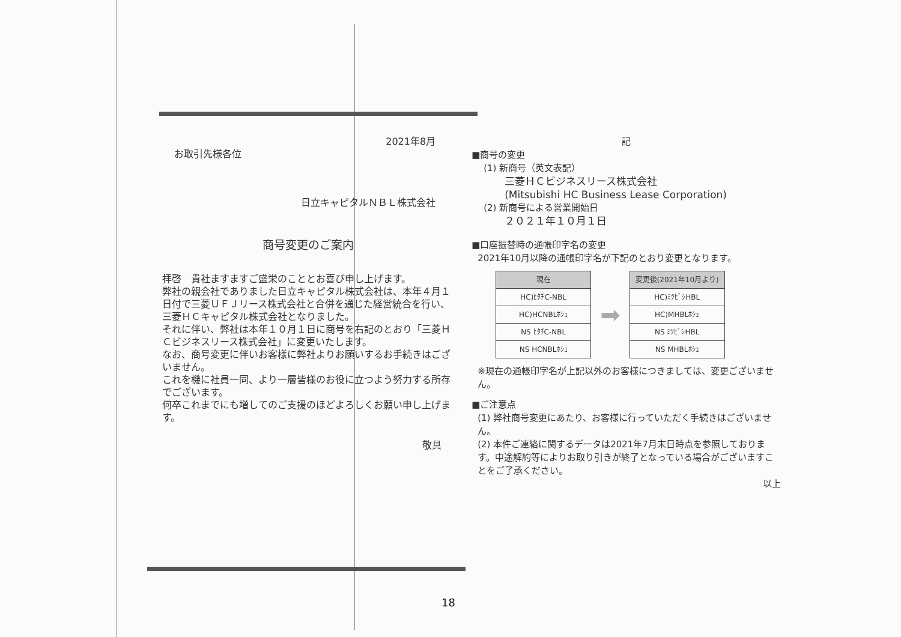2021年8月
お取引先様各位
日立キャピタルＮＢＬ株式会社
商号変更のご案内
拝啓　貴社ますますご盛栄のこととお喜び申し上げます。
弊社の親会社でありました日立キャピタル株式会社は、本年４月１日付で三菱ＵＦＪリース株式会社と合併を通じた経営統合を行い、三菱ＨＣキャピタル株式会社となりました。
それに伴い、弊社は本年１０月１日に商号を右記のとおり「三菱ＨＣビジネスリース株式会社」に変更いたします。
なお、商号変更に伴いお客様に弊社よりお願いするお手続きはございません。
これを機に社員一同、より一層皆様のお役に立つよう努力する所存でございます。
何卒これまでにも増してのご支援のほどよろしくお願い申し上げます。
敬具
記
■商号の変更
(1) 新商号（英文表記）
三菱ＨＣビジネスリース株式会社
(Mitsubishi HC Business Lease Corporation)
(2) 新商号による営業開始日
２０２１年１０月１日
■口座振替時の通帳印字名の変更
2021年10月以降の通帳印字名が下記のとおり変更となります。
| 現在 |
| --- |
| HC)ﾋﾀﾁC-NBL |
| HC)HCNBLﾎｼｭ |
| NS ﾋﾀﾁC-NBL |
| NS HCNBLﾎｼｭ |
➡
| 変更後(2021年10月より) |
| --- |
| HC)ﾐﾂﾋﾞｼHBL |
| HC)MHBLﾎｼｭ |
| NS ﾐﾂﾋﾞｼHBL |
| NS MHBLﾎｼｭ |
※現在の通帳印字名が上記以外のお客様につきましては、変更ございません。
■ご注意点
(1) 弊社商号変更にあたり、お客様に行っていただく手続きはございません。
(2) 本件ご連絡に関するデータは2021年7月末日時点を参照しております。中途解約等によりお取り引きが終了となっている場合がございますことをご了承ください。
以上
18